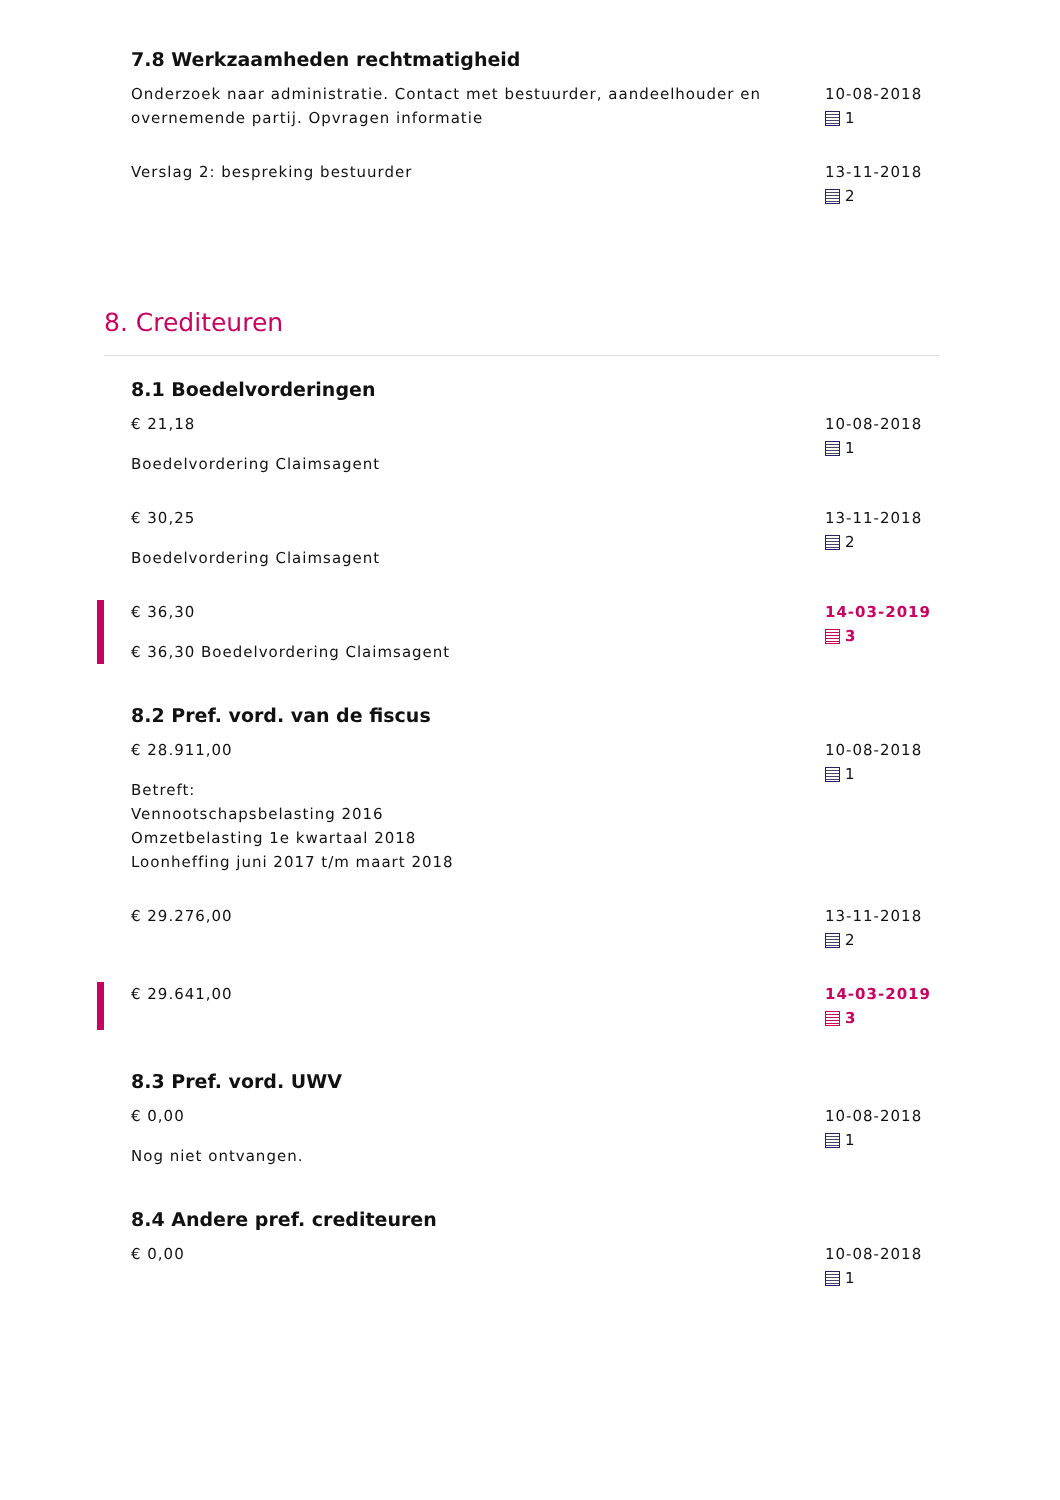7.8 Werkzaamheden rechtmatigheid
Onderzoek naar administratie. Contact met bestuurder, aandeelhouder en overnemende partij. Opvragen informatie
10-08-2018
1
Verslag 2: bespreking bestuurder
13-11-2018
2
8. Crediteuren
8.1 Boedelvorderingen
€ 21,18
Boedelvordering Claimsagent
10-08-2018
1
€ 30,25
Boedelvordering Claimsagent
13-11-2018
2
€ 36,30
€ 36,30 Boedelvordering Claimsagent
14-03-2019
3
8.2 Pref. vord. van de fiscus
€ 28.911,00
Betreft:
Vennootschapsbelasting 2016
Omzetbelasting 1e kwartaal 2018
Loonheffing juni 2017 t/m maart 2018
10-08-2018
1
€ 29.276,00 13-11-2018
2
€ 29.641,00
14-03-2019
3
8.3 Pref. vord. UWV
€ 0,00
Nog niet ontvangen.
10-08-2018
1
8.4 Andere pref. crediteuren
€ 0,00 10-08-2018
1